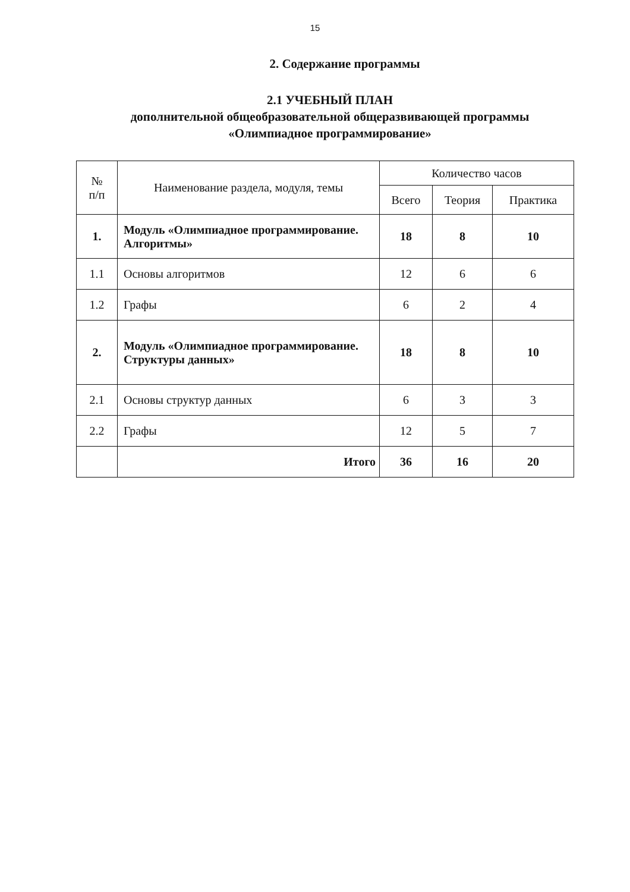15
2. Содержание программы
2.1 УЧЕБНЫЙ ПЛАН
дополнительной общеобразовательной общеразвивающей программы
«Олимпиадное программирование»
| № п/п | Наименование раздела, модуля, темы | Количество часов | | |
| --- | --- | --- | --- | --- |
| | | Всего | Теория | Практика |
| 1. | Модуль «Олимпиадное программирование. Алгоритмы» | 18 | 8 | 10 |
| 1.1 | Основы алгоритмов | 12 | 6 | 6 |
| 1.2 | Графы | 6 | 2 | 4 |
| 2. | Модуль «Олимпиадное программирование. Структуры данных» | 18 | 8 | 10 |
| 2.1 | Основы структур данных | 6 | 3 | 3 |
| 2.2 | Графы | 12 | 5 | 7 |
| | Итого | 36 | 16 | 20 |